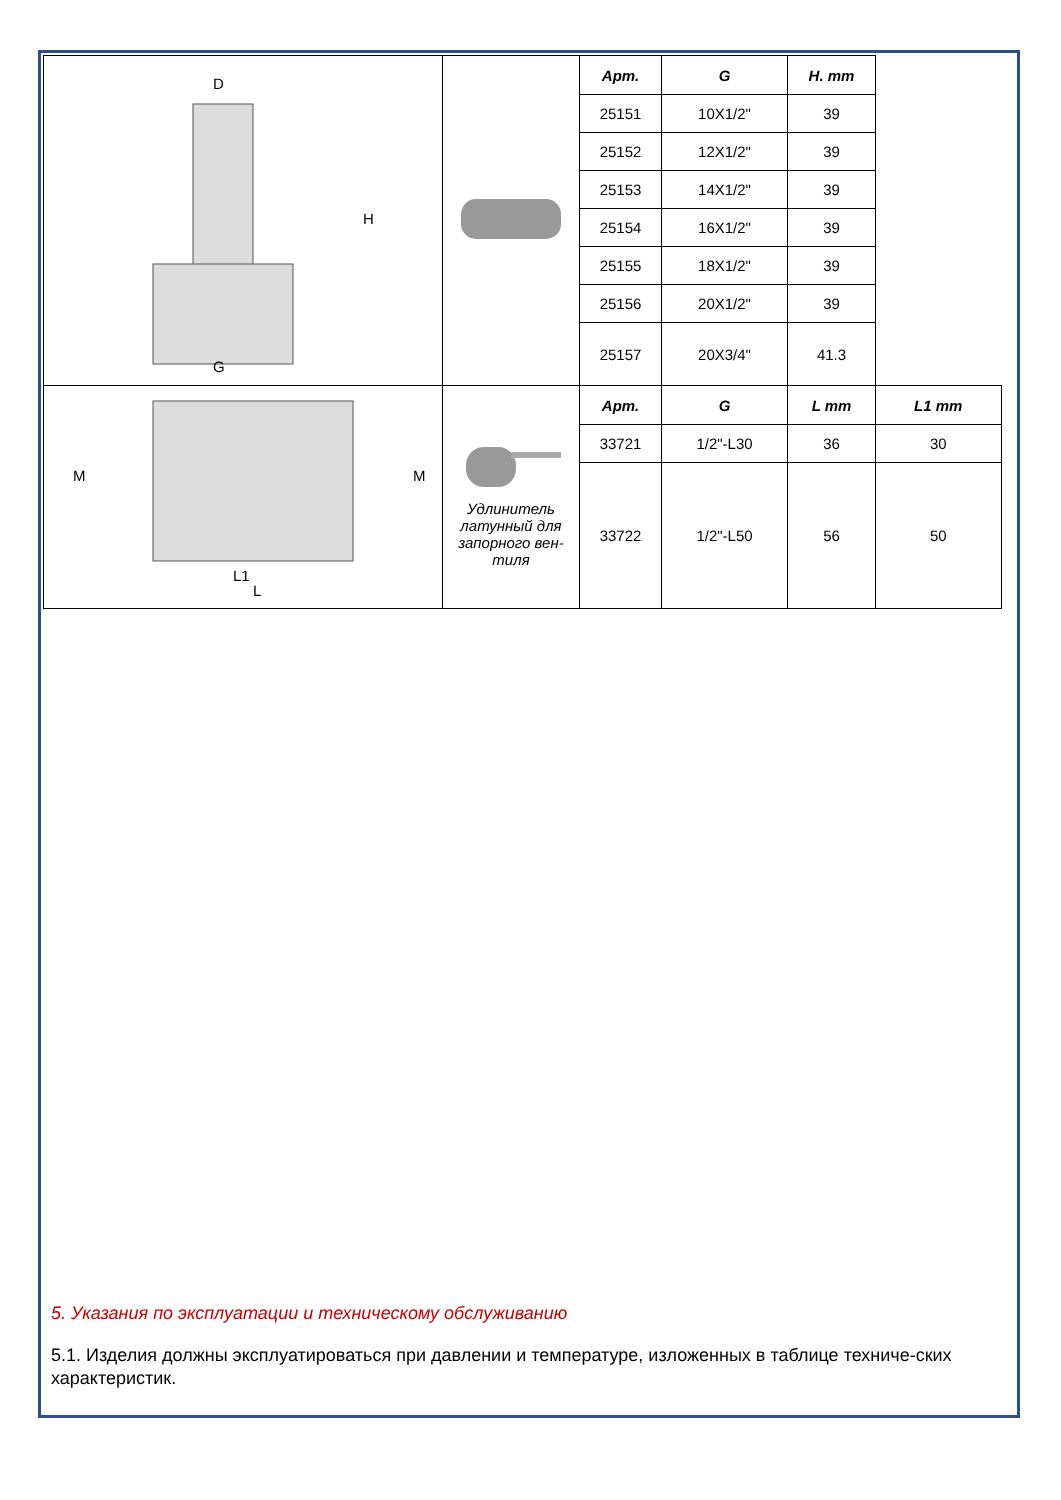| D G H | | Арт. | G | H. mm | |
| | | 25151 | 10X1/2" | 39 | |
| | | 25152 | 12X1/2" | 39 | |
| | | 25153 | 14X1/2" | 39 | |
| | | 25154 | 16X1/2" | 39 | |
| | | 25155 | 18X1/2" | 39 | |
| | | 25156 | 20X1/2" | 39 | |
| | | 25157 | 20X3/4" | 41.3 | |
| L1 L M M | Удлинитель латунный для запорного вен-тиля | Арт. | G | L mm | L1 mm |
| | | 33721 | 1/2"-L30 | 36 | 30 |
| | | 33722 | 1/2"-L50 | 56 | 50 |
5. Указания по эксплуатации и техническому обслуживанию
5.1. Изделия должны эксплуатироваться при давлении и температуре, изложенных в таблице техниче-ских характеристик.